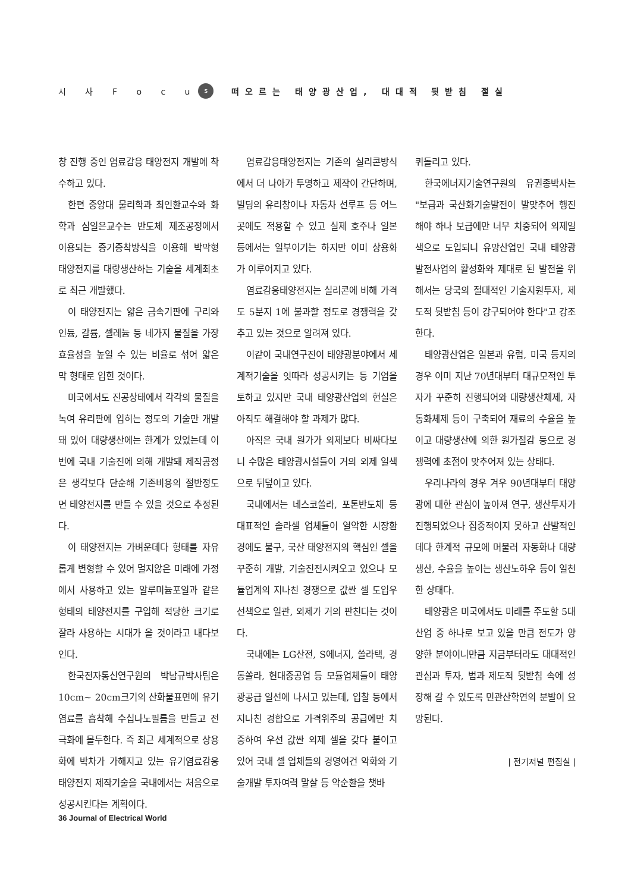시 사 F o c u s 떠오르는 태양광산업, 대대적 뒷받침 절실
창 진행 중인 염료감응 태양전지 개발에 착수하고 있다.
한편 중앙대 물리학과 최인환교수와 화학과 심일은교수는 반도체 제조공정에서 이용되는 증기증착방식을 이용해 박막형 태양전지를 대량생산하는 기술을 세계최초로 최근 개발했다.
이 태양전지는 얇은 금속기판에 구리와 인듐, 갈륨, 셀레늄 등 네가지 물질을 가장 효율성을 높일 수 있는 비율로 섞어 얇은 막 형태로 입힌 것이다.
미국에서도 진공상태에서 각각의 물질을 녹여 유리판에 입히는 정도의 기술만 개발돼 있어 대량생산에는 한계가 있었는데 이번에 국내 기술진에 의해 개발돼 제작공정은 생각보다 단순해 기존비용의 절반정도면 태양전지를 만들 수 있을 것으로 추정된다.
이 태양전지는 가벼운데다 형태를 자유롭게 변형할 수 있어 멀지않은 미래에 가정에서 사용하고 있는 알루미늄포일과 같은 형태의 태양전지를 구입해 적당한 크기로 잘라 사용하는 시대가 올 것이라고 내다보인다.
한국전자통신연구원의 박남규박사팀은 10cm~ 20cm크기의 산화물표면에 유기염료를 흡착해 수십나노필름을 만들고 전극화에 몰두한다. 즉 최근 세계적으로 상용화에 박차가 가해지고 있는 유기염료감응 태양전지 제작기술을 국내에서는 처음으로 성공시킨다는 계획이다.
염료감응태양전지는 기존의 실리콘방식에서 더 나아가 투명하고 제작이 간단하며, 빌딩의 유리창이나 자동차 선루프 등 어느 곳에도 적용할 수 있고 실제 호주나 일본 등에서는 일부이기는 하지만 이미 상용화가 이루어지고 있다.
염료감응태양전지는 실리콘에 비해 가격도 5분지 1에 불과할 정도로 경쟁력을 갖추고 있는 것으로 알려져 있다.
이같이 국내연구진이 태양광분야에서 세계적기술을 잇따라 성공시키는 등 기염을 토하고 있지만 국내 태양광산업의 현실은 아직도 해결해야 할 과제가 많다.
아직은 국내 원가가 외제보다 비싸다보니 수많은 태양광시설들이 거의 외제 일색으로 뒤덮이고 있다.
국내에서는 네스코쏠라, 포톤반도체 등 대표적인 솔라셀 업체들이 열악한 시장환경에도 불구, 국산 태양전지의 핵심인 셀을 꾸준히 개발, 기술진전시켜오고 있으나 모듈업계의 지나친 경쟁으로 값싼 셀 도입우선책으로 일관, 외제가 거의 판친다는 것이다.
국내에는 LG산전, S에너지, 쏠라택, 경동쏠라, 현대중공업 등 모듈업체들이 태양광공급 일선에 나서고 있는데, 입찰 등에서 지나친 경합으로 가격위주의 공급에만 치중하여 우선 값싼 외제 셀을 갖다 붙이고 있어 국내 셀 업체들의 경영여건 악화와 기술개발 투자여력 말살 등 악순환을 챗바
퀴돌리고 있다.
한국에너지기술연구원의 유권종박사는 "보급과 국산화기술발전이 발맞추어 행진해야 하나 보급에만 너무 치중되어 외제일색으로 도입되니 유망산업인 국내 태양광발전사업의 활성화와 제대로 된 발전을 위해서는 당국의 절대적인 기술지원투자, 제도적 뒷받침 등이 강구되어야 한다"고 강조한다.
태양광산업은 일본과 유럽, 미국 등지의 경우 이미 지난 70년대부터 대규모적인 투자가 꾸준히 진행되어와 대량생산체제, 자동화체제 등이 구축되어 재료의 수율을 높이고 대량생산에 의한 원가절감 등으로 경쟁력에 초점이 맞추어져 있는 상태다.
우리나라의 경우 겨우 90년대부터 태양광에 대한 관심이 높아져 연구, 생산투자가 진행되었으나 집중적이지 못하고 산발적인데다 한계적 규모에 머물러 자동화나 대량생산, 수율을 높이는 생산노하우 등이 일천한 상태다.
태양광은 미국에서도 미래를 주도할 5대산업 중 하나로 보고 있을 만큼 전도가 양양한 분야이니만큼 지금부터라도 대대적인 관심과 투자, 법과 제도적 뒷받침 속에 성장해 갈 수 있도록 민관산학연의 분발이 요망된다.
| 전기저널 편집실 |
36 Journal of Electrical World